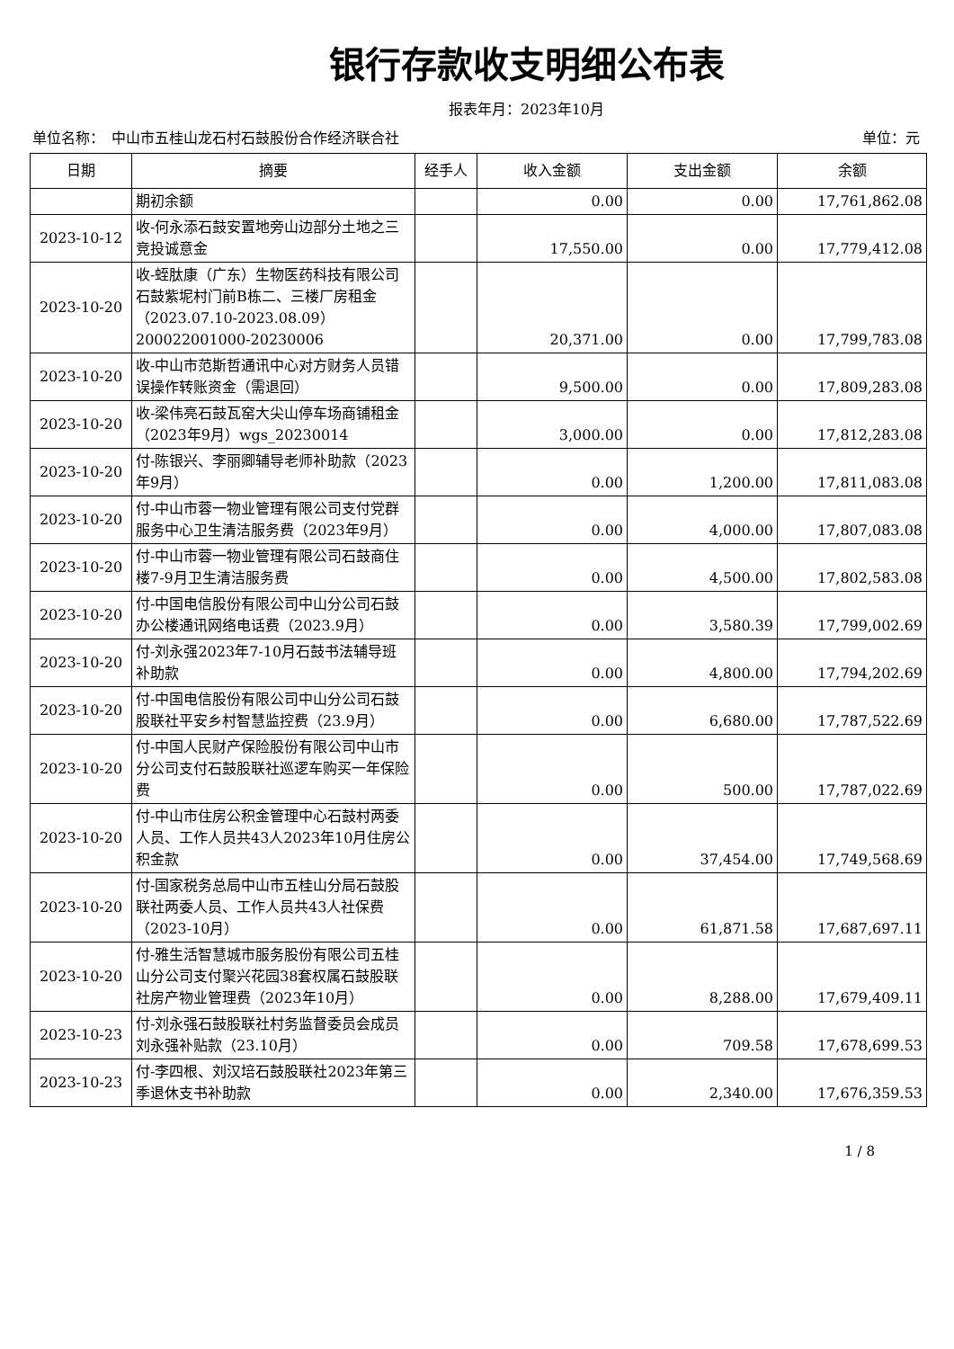银行存款收支明细公布表
报表年月：2023年10月
单位名称：　中山市五桂山龙石村石鼓股份合作经济联合社 单位：元
| 日期 | 摘要 | 经手人 | 收入金额 | 支出金额 | 余额 |
| --- | --- | --- | --- | --- | --- |
| | 期初余额 | | 0.00 | 0.00 | 17,761,862.08 |
| 2023-10-12 | 收-何永添石鼓安置地旁山边部分土地之三竞投诚意金 | | 17,550.00 | 0.00 | 17,779,412.08 |
| 2023-10-20 | 收-蛭肽康（广东）生物医药科技有限公司石鼓紫坭村门前B栋二、三楼厂房租金（2023.07.10-2023.08.09）200022001000-20230006 | | 20,371.00 | 0.00 | 17,799,783.08 |
| 2023-10-20 | 收-中山市范斯哲通讯中心对方财务人员错误操作转账资金（需退回） | | 9,500.00 | 0.00 | 17,809,283.08 |
| 2023-10-20 | 收-梁伟亮石鼓瓦窑大尖山停车场商铺租金（2023年9月）wgs_20230014 | | 3,000.00 | 0.00 | 17,812,283.08 |
| 2023-10-20 | 付-陈银兴、李丽卿辅导老师补助款（2023年9月） | | 0.00 | 1,200.00 | 17,811,083.08 |
| 2023-10-20 | 付-中山市蓉一物业管理有限公司支付党群服务中心卫生清洁服务费（2023年9月） | | 0.00 | 4,000.00 | 17,807,083.08 |
| 2023-10-20 | 付-中山市蓉一物业管理有限公司石鼓商住楼7-9月卫生清洁服务费 | | 0.00 | 4,500.00 | 17,802,583.08 |
| 2023-10-20 | 付-中国电信股份有限公司中山分公司石鼓办公楼通讯网络电话费（2023.9月） | | 0.00 | 3,580.39 | 17,799,002.69 |
| 2023-10-20 | 付-刘永强2023年7-10月石鼓书法辅导班补助款 | | 0.00 | 4,800.00 | 17,794,202.69 |
| 2023-10-20 | 付-中国电信股份有限公司中山分公司石鼓股联社平安乡村智慧监控费（23.9月） | | 0.00 | 6,680.00 | 17,787,522.69 |
| 2023-10-20 | 付-中国人民财产保险股份有限公司中山市分公司支付石鼓股联社巡逻车购买一年保险费 | | 0.00 | 500.00 | 17,787,022.69 |
| 2023-10-20 | 付-中山市住房公积金管理中心石鼓村两委人员、工作人员共43人2023年10月住房公积金款 | | 0.00 | 37,454.00 | 17,749,568.69 |
| 2023-10-20 | 付-国家税务总局中山市五桂山分局石鼓股联社两委人员、工作人员共43人社保费（2023-10月） | | 0.00 | 61,871.58 | 17,687,697.11 |
| 2023-10-20 | 付-雅生活智慧城市服务股份有限公司五桂山分公司支付聚兴花园38套权属石鼓股联社房产物业管理费（2023年10月） | | 0.00 | 8,288.00 | 17,679,409.11 |
| 2023-10-23 | 付-刘永强石鼓股联社村务监督委员会成员刘永强补贴款（23.10月） | | 0.00 | 709.58 | 17,678,699.53 |
| 2023-10-23 | 付-李四根、刘汉培石鼓股联社2023年第三季退休支书补助款 | | 0.00 | 2,340.00 | 17,676,359.53 |
1 / 8